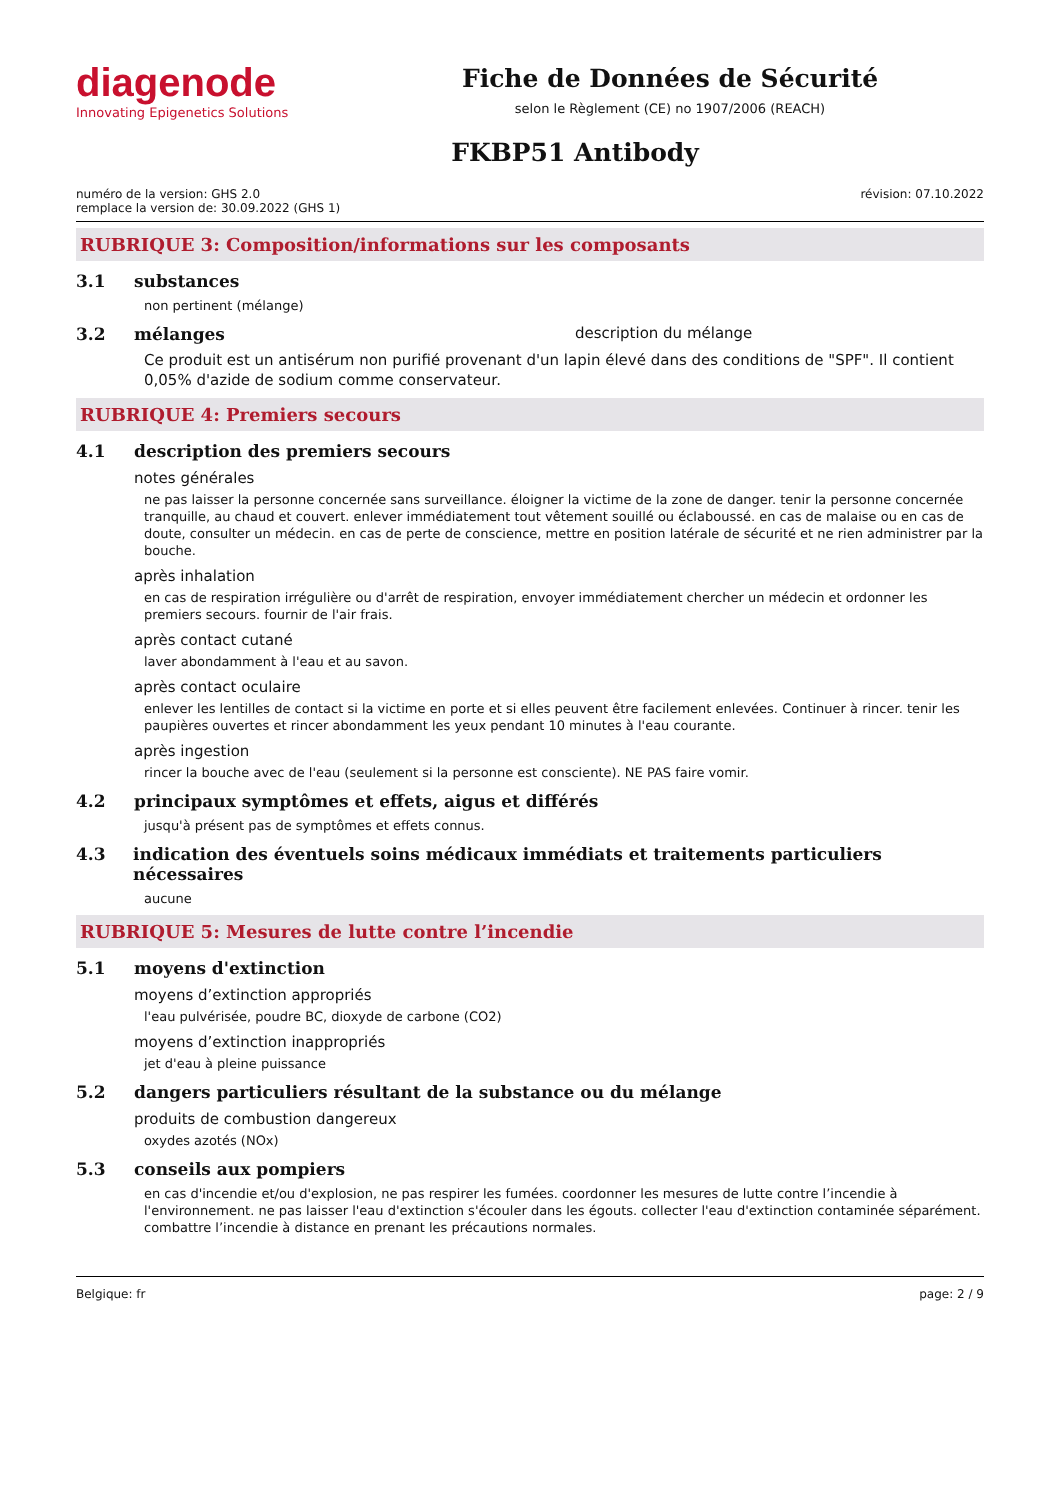diagenode
Innovating Epigenetics Solutions
Fiche de Données de Sécurité
selon le Règlement (CE) no 1907/2006 (REACH)
FKBP51 Antibody
numéro de la version: GHS 2.0
remplace la version de: 30.09.2022 (GHS 1)
révision: 07.10.2022
RUBRIQUE 3: Composition/informations sur les composants
3.1 substances
non pertinent (mélange)
3.2 mélanges description du mélange
Ce produit est un antisérum non purifié provenant d'un lapin élevé dans des conditions de "SPF". Il contient 0,05% d'azide de sodium comme conservateur.
RUBRIQUE 4: Premiers secours
4.1 description des premiers secours
notes générales
ne pas laisser la personne concernée sans surveillance. éloigner la victime de la zone de danger. tenir la personne concernée tranquille, au chaud et couvert. enlever immédiatement tout vêtement souillé ou éclaboussé. en cas de malaise ou en cas de doute, consulter un médecin. en cas de perte de conscience, mettre en position latérale de sécurité et ne rien administrer par la bouche.
après inhalation
en cas de respiration irrégulière ou d'arrêt de respiration, envoyer immédiatement chercher un médecin et ordonner les premiers secours. fournir de l'air frais.
après contact cutané
laver abondamment à l'eau et au savon.
après contact oculaire
enlever les lentilles de contact si la victime en porte et si elles peuvent être facilement enlevées. Continuer à rincer. tenir les paupières ouvertes et rincer abondamment les yeux pendant 10 minutes à l'eau courante.
après ingestion
rincer la bouche avec de l'eau (seulement si la personne est consciente). NE PAS faire vomir.
4.2 principaux symptômes et effets, aigus et différés
jusqu'à présent pas de symptômes et effets connus.
4.3 indication des éventuels soins médicaux immédiats et traitements particuliers nécessaires
aucune
RUBRIQUE 5: Mesures de lutte contre l’incendie
5.1 moyens d'extinction
moyens d’extinction appropriés
l'eau pulvérisée, poudre BC, dioxyde de carbone (CO2)
moyens d’extinction inappropriés
jet d'eau à pleine puissance
5.2 dangers particuliers résultant de la substance ou du mélange
produits de combustion dangereux
oxydes azotés (NOx)
5.3 conseils aux pompiers
en cas d'incendie et/ou d'explosion, ne pas respirer les fumées. coordonner les mesures de lutte contre l’incendie à l'environnement. ne pas laisser l'eau d'extinction s'écouler dans les égouts. collecter l'eau d'extinction contaminée séparément. combattre l’incendie à distance en prenant les précautions normales.
Belgique: fr page: 2 / 9